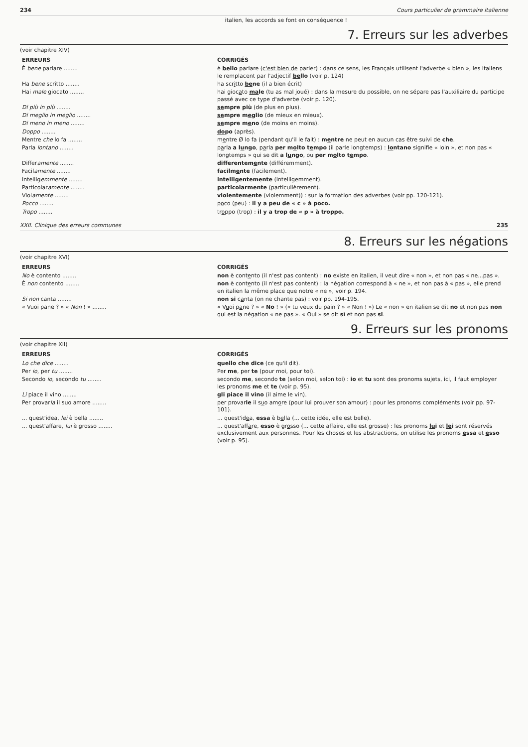234 Cours particulier de grammaire italienne
italien, les accords se font en conséquence !
7. Erreurs sur les adverbes
(voir chapitre XIV)
| ERREURS | CORRIGÉS |
| --- | --- |
| È bene parlare ........ | è be llo parlare ( c'est bien de parler) : dans ce sens, les Français utilisent l'adverbe « bien », les Italiens le remplacent par l'adjectif be llo (voir p. 124) |
| Ha bene scritto ........ | ha scr i tto be ne (il a bien écrit) |
| Hai male giocato ........ | hai gioc a to ma le (tu as mal joué) : dans la mesure du possible, on ne sépare pas l'auxiliaire du participe passé avec ce type d'adverbe (voir p. 120). |
| Di più in più ........ | se mpre più (de plus en plus). |
| Di meglio in meglio ........ | se mpre m e glio (de mieux en mieux). |
| Di meno in meno ........ | se mpre m e no (de moins en moins). |
| Doppo ........ | do po (après). |
| Mentre che lo fa ........ | m e ntre Ø lo fa (pendant qu'il le fait) : m e ntre ne peut en aucun cas être suivi de che . |
| Parla lontano ........ | p a rla a l u ngo , p a rla per m o lto t e mpo (il parle longtemps) : lo ntano signifie « loin », et non pas « longtemps » qui se dit a l u ngo , ou per m o lto t e mpo . |
| Differ amente ........ | differentem e nte (différemment). |
| Facil amente ........ | facilm e nte (facilement). |
| Intellig emmente ........ | intelligentem e nte (intelligemment). |
| Particolar amente ........ | particolarm e nte (particulièrement). |
| Viol amente ........ | violentem e nte (violemment)) : sur la formation des adverbes (voir pp. 120-121). |
| Pocco ........ | p o co (peu) : il y a peu de « c » à poco. |
| Tropo ........ | tr o ppo (trop) : il y a trop de « p » à troppo. |
XXII. Clinique des erreurs communes 235
8. Erreurs sur les négations
(voir chapitre XVI)
| ERREURS | CORRIGÉS |
| --- | --- |
| No è contento ........ | non è cont e nto (il n'est pas content) : no existe en italien, il veut dire « non », et non pas « ne...pas ». |
| È non contento ........ | non è cont e nto (il n'est pas content) : la négation correspond à « ne », et non pas à « pas », elle prend en italien la même place que notre « ne », voir p. 194. |
| Si non canta ........ | non si c a nta (on ne chante pas) : voir pp. 194-195. |
| « Vuoi pane ? » « Non ! » ........ | « V u oi p a ne ? » « No ! » (« tu veux du pain ? » « Non ! ») Le « non » en italien se dit no et non pas non qui est la négation « ne pas ». « Oui » se dit sì et non pas si . |
9. Erreurs sur les pronoms
(voir chapitre XII)
| ERREURS | CORRIGÉS |
| --- | --- |
| Lo che dice ........ | quello che dice (ce qu'il dit). |
| Per io , per tu ........ | Per me , per te (pour moi, pour toi). |
| Secondo io , secondo tu ........ | secondo me , secondo te (selon moi, selon toi) : io et tu sont des pronoms sujets, ici, il faut employer les pronoms me et te (voir p. 95). |
| Li piace il vino ........ | gli piace il vino (il aime le vin). |
| Per provar la il suo amore ........ | per provar le il s u o am o re (pour lui prouver son amour) : pour les pronoms compléments (voir pp. 97-101). |
| ... quest'idea, lei è bella ........ | ... quest'id e a, essa è b e lla (... cette idée, elle est belle). |
| ... quest'affare, lui è grosso ........ | ... quest'aff a re, esso è gr o sso (... cette affaire, elle est grosse) : les pronoms lu i et le i sont réservés exclusivement aux personnes. Pour les choses et les abstractions, on utilise les pronoms e ssa et e sso (voir p. 95). |